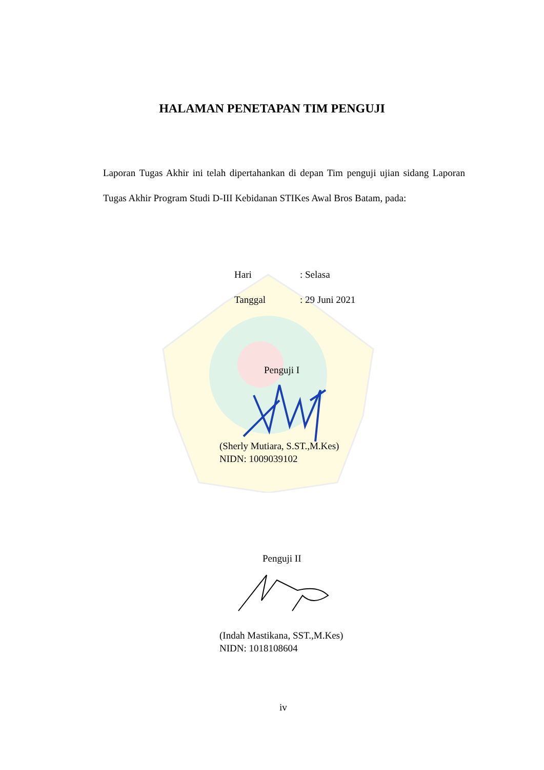HALAMAN PENETAPAN TIM PENGUJI
Laporan Tugas Akhir ini telah dipertahankan di depan Tim penguji ujian sidang Laporan Tugas Akhir Program Studi D-III Kebidanan STIKes Awal Bros Batam, pada:
Hari: Selasa
Tanggal: 29 Juni 2021
Penguji I
(Sherly Mutiara, S.ST.,M.Kes)
NIDN: 1009039102
Penguji II
(Indah Mastikana, SST.,M.Kes)
NIDN: 1018108604
iv